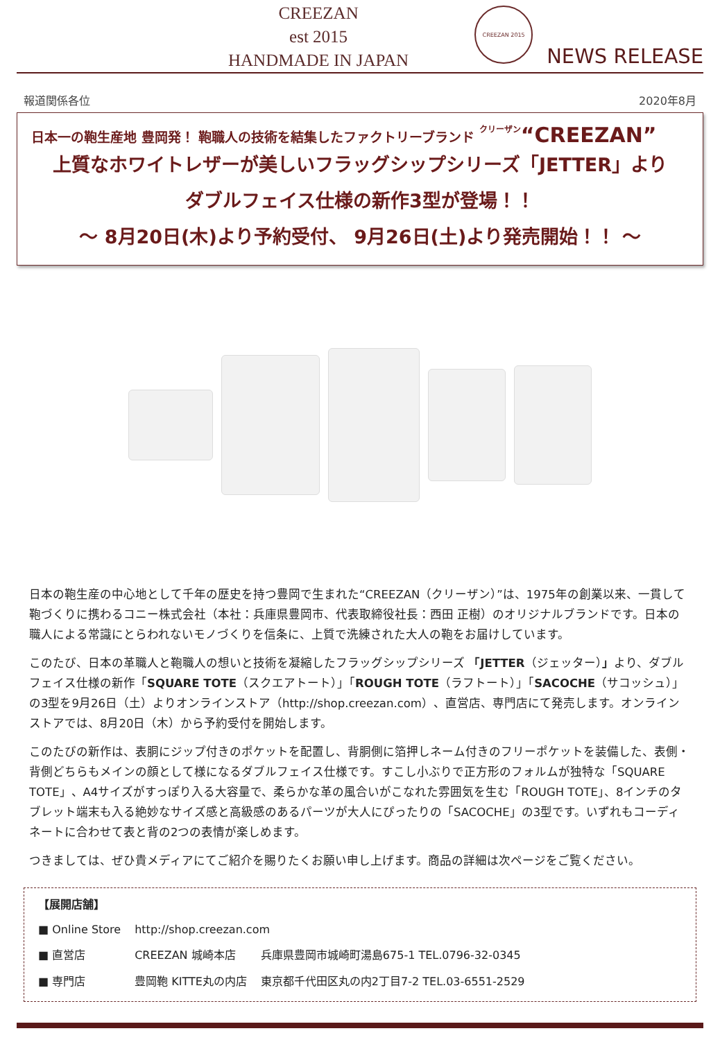CREEZAN
est 2015
HANDMADE IN JAPAN
CREEZAN 2015
NEWS RELEASE
報道関係各位 2020年8月
日本一の鞄生産地 豊岡発！ 鞄職人の技術を結集したファクトリーブランド クリーザン“CREEZAN”
上質なホワイトレザーが美しいフラッグシップシリーズ「JETTER」より
ダブルフェイス仕様の新作3型が登場！！
～ 8月20日(木)より予約受付、 9月26日(土)より発売開始！！ ～
日本の鞄生産の中心地として千年の歴史を持つ豊岡で生まれた“CREEZAN（クリーザン）”は、1975年の創業以来、一貫して鞄づくりに携わるコニー株式会社（本社：兵庫県豊岡市、代表取締役社長：西田 正樹）のオリジナルブランドです。日本の職人による常識にとらわれないモノづくりを信条に、上質で洗練された大人の鞄をお届けしています。
このたび、日本の革職人と鞄職人の想いと技術を凝縮したフラッグシップシリーズ 「JETTER（ジェッター）」より、ダブルフェイス仕様の新作「SQUARE TOTE（スクエアトート）」「ROUGH TOTE（ラフトート）」「SACOCHE（サコッシュ）」の3型を9月26日（土）よりオンラインストア（http://shop.creezan.com）、直営店、専門店にて発売します。オンラインストアでは、8月20日（木）から予約受付を開始します。
このたびの新作は、表胴にジップ付きのポケットを配置し、背胴側に箔押しネーム付きのフリーポケットを装備した、表側・背側どちらもメインの顔として様になるダブルフェイス仕様です。すこし小ぶりで正方形のフォルムが独特な「SQUARE TOTE」、A4サイズがすっぽり入る大容量で、柔らかな革の風合いがこなれた雰囲気を生む「ROUGH TOTE」、8インチのタブレット端末も入る絶妙なサイズ感と高級感のあるパーツが大人にぴったりの「SACOCHE」の3型です。いずれもコーディネートに合わせて表と背の2つの表情が楽しめます。
つきましては、ぜひ貴メディアにてご紹介を賜りたくお願い申し上げます。商品の詳細は次ページをご覧ください。
【展開店舗】
| ■ Online Store | http://shop.creezan.com | |
| ■ 直営店 | CREEZAN 城崎本店 | 兵庫県豊岡市城崎町湯島675-1 TEL.0796-32-0345 |
| ■ 専門店 | 豊岡鞄 KITTE丸の内店 | 東京都千代田区丸の内2丁目7-2 TEL.03-6551-2529 |